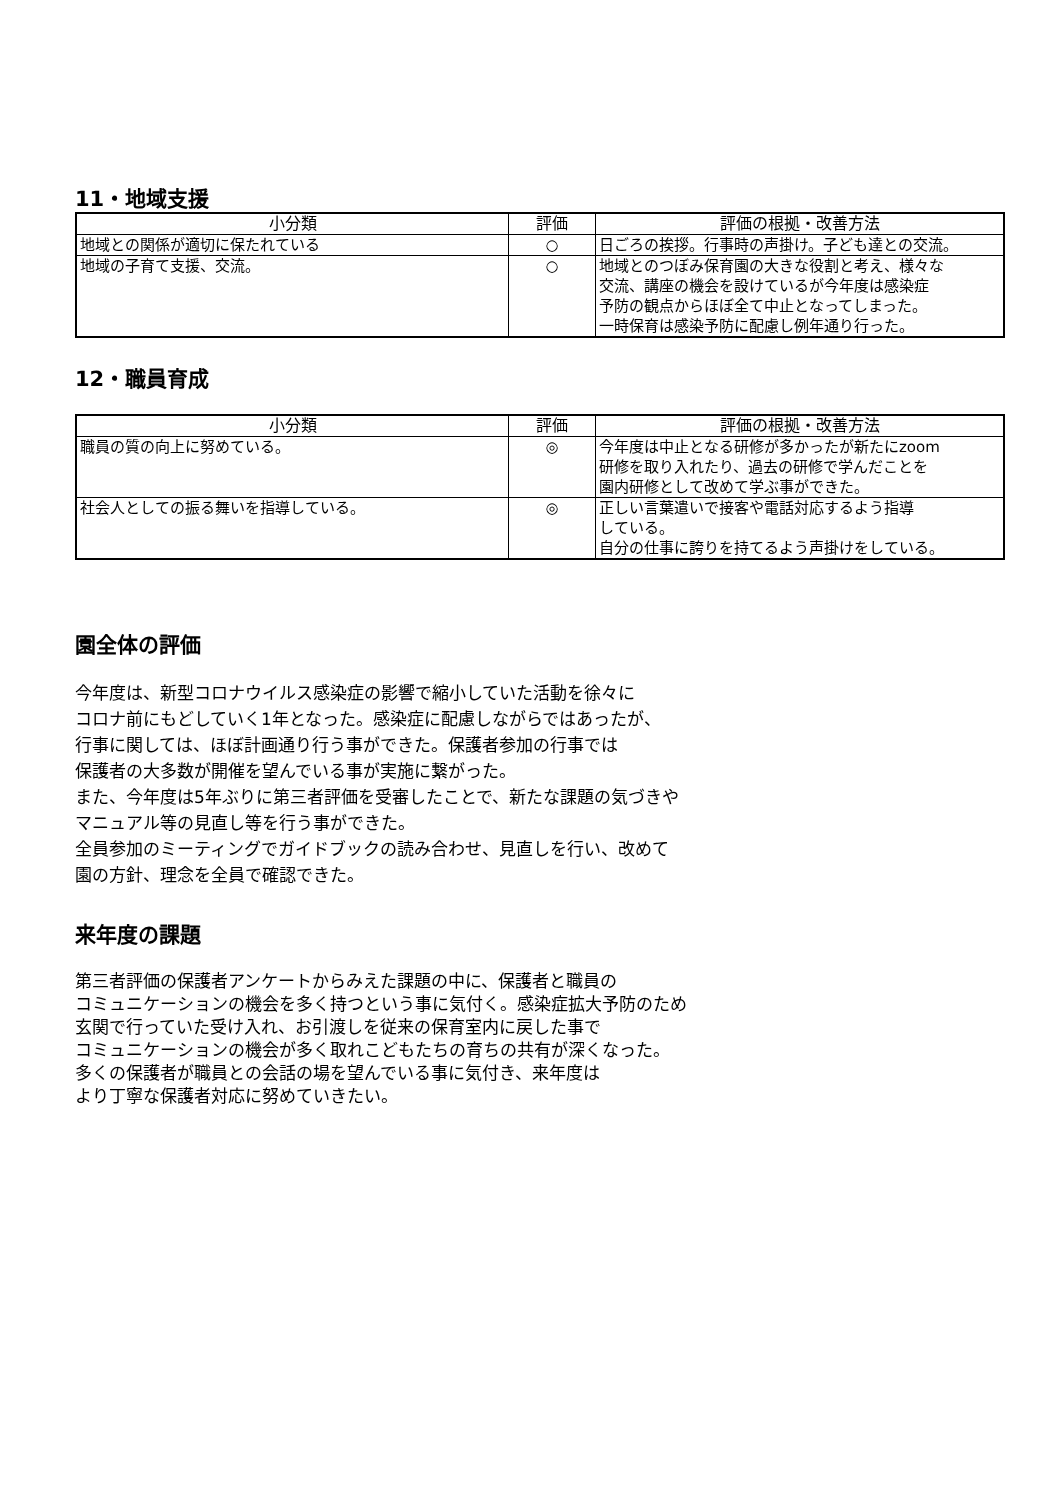11・地域支援
| 小分類 | 評価 | 評価の根拠・改善方法 |
| --- | --- | --- |
| 地域との関係が適切に保たれている | ○ | 日ごろの挨拶。行事時の声掛け。子ども達との交流。 |
| 地域の子育て支援、交流。 | ○ | 地域とのつぼみ保育園の大きな役割と考え、様々な 交流、講座の機会を設けているが今年度は感染症 予防の観点からほぼ全て中止となってしまった。 一時保育は感染予防に配慮し例年通り行った。 |
12・職員育成
| 小分類 | 評価 | 評価の根拠・改善方法 |
| --- | --- | --- |
| 職員の質の向上に努めている。 | ◎ | 今年度は中止となる研修が多かったが新たにzoom 研修を取り入れたり、過去の研修で学んだことを 園内研修として改めて学ぶ事ができた。 |
| 社会人としての振る舞いを指導している。 | ◎ | 正しい言葉遣いで接客や電話対応するよう指導 している。 自分の仕事に誇りを持てるよう声掛けをしている。 |
園全体の評価
今年度は、新型コロナウイルス感染症の影響で縮小していた活動を徐々に
コロナ前にもどしていく1年となった。感染症に配慮しながらではあったが、
行事に関しては、ほぼ計画通り行う事ができた。保護者参加の行事では
保護者の大多数が開催を望んでいる事が実施に繋がった。
また、今年度は5年ぶりに第三者評価を受審したことで、新たな課題の気づきや
マニュアル等の見直し等を行う事ができた。
全員参加のミーティングでガイドブックの読み合わせ、見直しを行い、改めて
園の方針、理念を全員で確認できた。
来年度の課題
第三者評価の保護者アンケートからみえた課題の中に、保護者と職員の
コミュニケーションの機会を多く持つという事に気付く。感染症拡大予防のため
玄関で行っていた受け入れ、お引渡しを従来の保育室内に戻した事で
コミュニケーションの機会が多く取れこどもたちの育ちの共有が深くなった。
多くの保護者が職員との会話の場を望んでいる事に気付き、来年度は
より丁寧な保護者対応に努めていきたい。